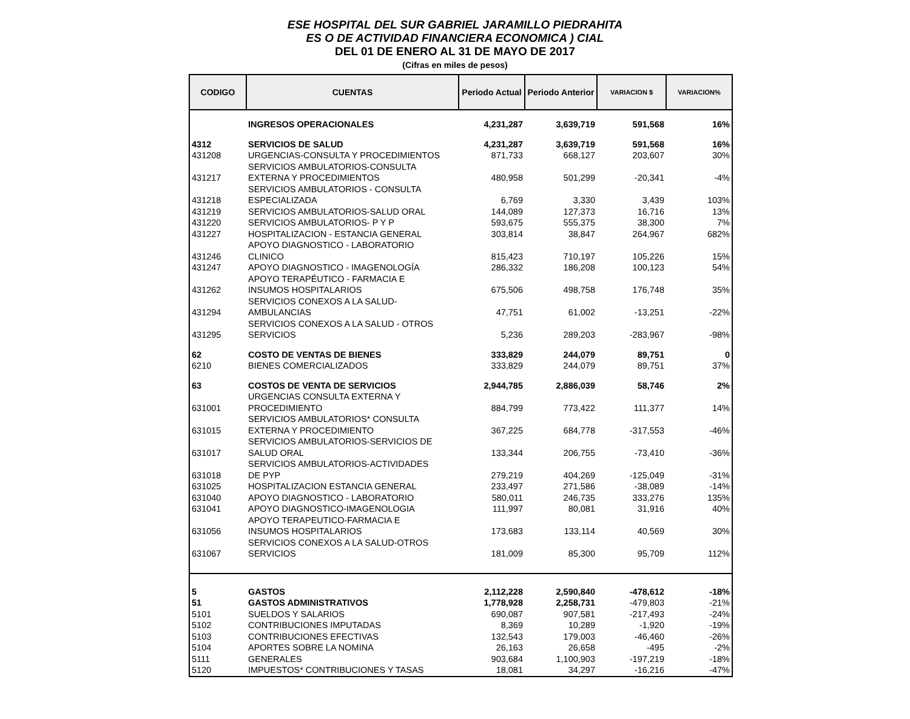ESE HOSPITAL DEL SUR GABRIEL JARAMILLO PIEDRAHITA
ES O DE ACTIVIDAD FINANCIERA ECONOMICA ) CIAL
DEL 01 DE ENERO AL 31 DE MAYO DE 2017
(Cifras en miles de pesos)
| CODIGO | CUENTAS | Periodo Actual | Periodo Anterior | VARIACION $ | VARIACION% |
| --- | --- | --- | --- | --- | --- |
| | INGRESOS OPERACIONALES | 4,231,287 | 3,639,719 | 591,568 | 16% |
| 4312 | SERVICIOS DE SALUD | 4,231,287 | 3,639,719 | 591,568 | 16% |
| 431208 | URGENCIAS-CONSULTA Y PROCEDIMIENTOS | 871,733 | 668,127 | 203,607 | 30% |
| 431217 | SERVICIOS AMBULATORIOS-CONSULTA EXTERNA Y PROCEDIMIENTOS | 480,958 | 501,299 | -20,341 | -4% |
| 431218 | SERVICIOS AMBULATORIOS - CONSULTA ESPECIALIZADA | 6,769 | 3,330 | 3,439 | 103% |
| 431219 | SERVICIOS AMBULATORIOS-SALUD ORAL | 144,089 | 127,373 | 16,716 | 13% |
| 431220 | SERVICIOS AMBULATORIOS- P Y P | 593,675 | 555,375 | 38,300 | 7% |
| 431227 | HOSPITALIZACION - ESTANCIA GENERAL | 303,814 | 38,847 | 264,967 | 682% |
| 431246 | APOYO DIAGNOSTICO - LABORATORIO CLINICO | 815,423 | 710,197 | 105,226 | 15% |
| 431247 | APOYO DIAGNOSTICO - IMAGENOLOGÍA | 286,332 | 186,208 | 100,123 | 54% |
| 431262 | APOYO TERAPÉUTICO - FARMACIA E INSUMOS HOSPITALARIOS | 675,506 | 498,758 | 176,748 | 35% |
| 431294 | SERVICIOS CONEXOS A LA SALUD- AMBULANCIAS | 47,751 | 61,002 | -13,251 | -22% |
| 431295 | SERVICIOS CONEXOS A LA SALUD - OTROS SERVICIOS | 5,236 | 289,203 | -283,967 | -98% |
| 62 | COSTO DE VENTAS DE BIENES | 333,829 | 244,079 | 89,751 | 0 |
| 6210 | BIENES COMERCIALIZADOS | 333,829 | 244,079 | 89,751 | 37% |
| 63 | COSTOS DE VENTA DE SERVICIOS | 2,944,785 | 2,886,039 | 58,746 | 2% |
| 631001 | URGENCIAS CONSULTA EXTERNA Y PROCEDIMIENTO | 884,799 | 773,422 | 111,377 | 14% |
| 631015 | SERVICIOS AMBULATORIOS* CONSULTA EXTERNA Y PROCEDIMIENTO | 367,225 | 684,778 | -317,553 | -46% |
| 631017 | SERVICIOS AMBULATORIOS-SERVICIOS DE SALUD ORAL | 133,344 | 206,755 | -73,410 | -36% |
| 631018 | SERVICIOS AMBULATORIOS-ACTIVIDADES DE PYP | 279,219 | 404,269 | -125,049 | -31% |
| 631025 | HOSPITALIZACION ESTANCIA GENERAL | 233,497 | 271,586 | -38,089 | -14% |
| 631040 | APOYO DIAGNOSTICO - LABORATORIO | 580,011 | 246,735 | 333,276 | 135% |
| 631041 | APOYO DIAGNOSTICO-IMAGENOLOGIA | 111,997 | 80,081 | 31,916 | 40% |
| 631056 | APOYO TERAPEUTICO-FARMACIA E INSUMOS HOSPITALARIOS | 173,683 | 133,114 | 40,569 | 30% |
| 631067 | SERVICIOS CONEXOS A LA SALUD-OTROS SERVICIOS | 181,009 | 85,300 | 95,709 | 112% |
| 5 | GASTOS | 2,112,228 | 2,590,840 | -478,612 | -18% |
| 51 | GASTOS ADMINISTRATIVOS | 1,778,928 | 2,258,731 | -479,803 | -21% |
| 5101 | SUELDOS Y SALARIOS | 690,087 | 907,581 | -217,493 | -24% |
| 5102 | CONTRIBUCIONES IMPUTADAS | 8,369 | 10,289 | -1,920 | -19% |
| 5103 | CONTRIBUCIONES EFECTIVAS | 132,543 | 179,003 | -46,460 | -26% |
| 5104 | APORTES SOBRE LA NOMINA | 26,163 | 26,658 | -495 | -2% |
| 5111 | GENERALES | 903,684 | 1,100,903 | -197,219 | -18% |
| 5120 | IMPUESTOS* CONTRIBUCIONES Y TASAS | 18,081 | 34,297 | -16,216 | -47% |